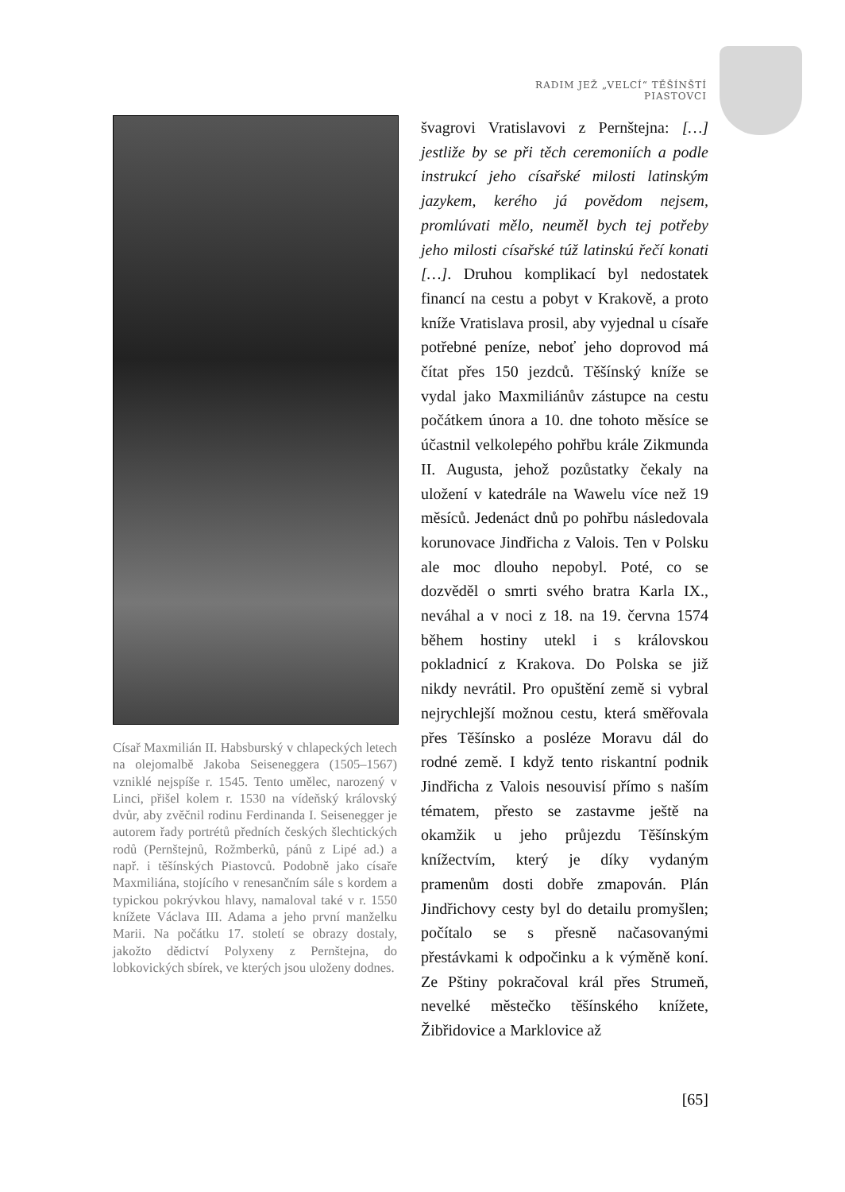RADIM JEŽ „VELCÍ“ TĚŠÍNŠTÍ PIASTOVCI
Císař Maxmilián II. Habsburský v chlapeckých letech na olejomalbě Jakoba Seiseneggera (1505–1567) vzniklé nejspíše r. 1545. Tento umělec, narozený v Linci, přišel kolem r. 1530 na vídeňský královský dvůr, aby zvěčnil rodinu Ferdinanda I. Seisenegger je autorem řady portrétů předních českých šlechtických rodů (Pernštejnů, Rožmberků, pánů z Lipé ad.) a např. i těšínských Piastovců. Podobně jako císaře Maxmiliána, stojícího v renesančním sále s kordem a typickou pokrývkou hlavy, namaloval také v r. 1550 knížete Václava III. Adama a jeho první manželku Marii. Na počátku 17. století se obrazy dostaly, jakožto dědictví Polyxeny z Pernštejna, do lobkovických sbírek, ve kterých jsou uloženy dodnes.
švagrovi Vratislavovi z Pernštejna: […] jestliže by se při těch ceremoniích a podle instrukcí jeho císařské milosti latinským jazykem, kerého já povědom nejsem, promlúvati mělo, neuměl bych tej potřeby jeho milosti císařské túž latinskú řečí konati […]. Druhou komplikací byl nedostatek financí na cestu a pobyt v Krakově, a proto kníže Vratislava prosil, aby vyjednal u císaře potřebné peníze, neboť jeho doprovod má čítat přes 150 jezdců. Těšínský kníže se vydal jako Maxmiliánův zástupce na cestu počátkem února a 10. dne tohoto měsíce se účastnil velkolepého pohřbu krále Zikmunda II. Augusta, jehož pozůstatky čekaly na uložení v katedrále na Wawelu více než 19 měsíců. Jedenáct dnů po pohřbu následovala korunovace Jindřicha z Valois. Ten v Polsku ale moc dlouho nepobyl. Poté, co se dozvěděl o smrti svého bratra Karla IX., neváhal a v noci z 18. na 19. června 1574 během hostiny utekl i s královskou pokladnicí z Krakova. Do Polska se již nikdy nevrátil. Pro opuštění země si vybral nejrychlejší možnou cestu, která směřovala přes Těšínsko a posléze Moravu dál do rodné země. I když tento riskantní podnik Jindřicha z Valois nesouvisí přímo s naším tématem, přesto se zastavme ještě na okamžik u jeho průjezdu Těšínským knížectvím, který je díky vydaným pramenům dosti dobře zmapován. Plán Jindřichovy cesty byl do detailu promyšlen; počítalo se s přesně načasovanými přestávkami k odpočinku a k výměně koní. Ze Pštiny pokračoval král přes Strumeň, nevelké městečko těšínského knížete, Žibřidovice a Marklovice až
[65]